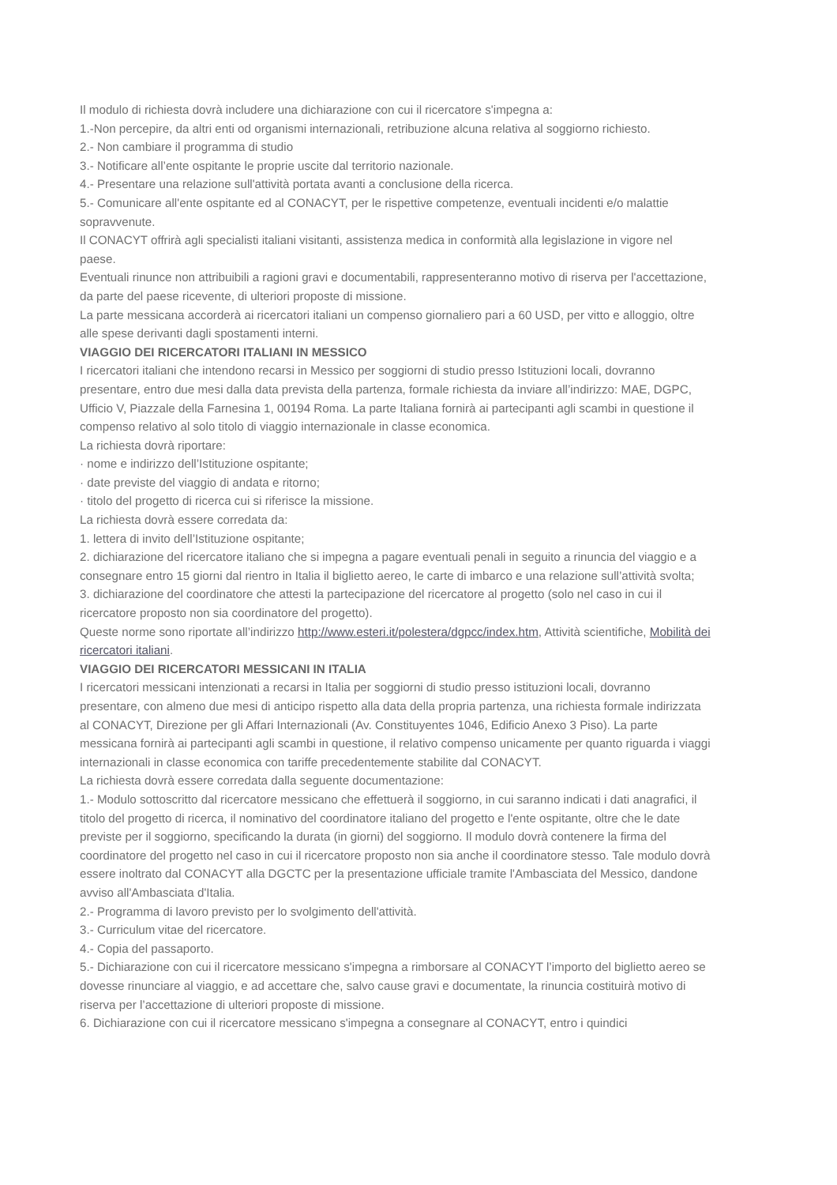Il modulo di richiesta dovrà includere una dichiarazione con cui il ricercatore s'impegna a:
1.-Non percepire, da altri enti od organismi internazionali, retribuzione alcuna relativa al soggiorno richiesto.
2.- Non cambiare il programma di studio
3.- Notificare all’ente ospitante le proprie uscite dal territorio nazionale.
4.- Presentare una relazione sull'attività portata avanti a conclusione della ricerca.
5.- Comunicare all'ente ospitante ed al CONACYT, per le rispettive competenze, eventuali incidenti e/o malattie sopravvenute.
Il CONACYT offrirà agli specialisti italiani visitanti, assistenza medica in conformità alla legislazione in vigore nel paese.
Eventuali rinunce non attribuibili a ragioni gravi e documentabili, rappresenteranno motivo di riserva per l'accettazione, da parte del paese ricevente, di ulteriori proposte di missione.
La parte messicana accorderà ai ricercatori italiani un compenso giornaliero pari a 60 USD, per vitto e alloggio, oltre alle spese derivanti dagli spostamenti interni.
VIAGGIO DEI RICERCATORI ITALIANI IN MESSICO
I ricercatori italiani che intendono recarsi in Messico per soggiorni di studio presso Istituzioni locali, dovranno presentare, entro due mesi dalla data prevista della partenza, formale richiesta da inviare all’indirizzo: MAE, DGPC, Ufficio V, Piazzale della Farnesina 1, 00194 Roma. La parte Italiana fornirà ai partecipanti agli scambi in questione il compenso relativo al solo titolo di viaggio internazionale in classe economica.
La richiesta dovrà riportare:
· nome e indirizzo dell’Istituzione ospitante;
· date previste del viaggio di andata e ritorno;
· titolo del progetto di ricerca cui si riferisce la missione.
La richiesta dovrà essere corredata da:
1. lettera di invito dell’Istituzione ospitante;
2. dichiarazione del ricercatore italiano che si impegna a pagare eventuali penali in seguito a rinuncia del viaggio e a consegnare entro 15 giorni dal rientro in Italia il biglietto aereo, le carte di imbarco e una relazione sull’attività svolta;
3. dichiarazione del coordinatore che attesti la partecipazione del ricercatore al progetto (solo nel caso in cui il ricercatore proposto non sia coordinatore del progetto).
Queste norme sono riportate all’indirizzo http://www.esteri.it/polestera/dgpcc/index.htm, Attività scientifiche, Mobilità dei ricercatori italiani.
VIAGGIO DEI RICERCATORI MESSICANI IN ITALIA
I ricercatori messicani intenzionati a recarsi in Italia per soggiorni di studio presso istituzioni locali, dovranno presentare, con almeno due mesi di anticipo rispetto alla data della propria partenza, una richiesta formale indirizzata al CONACYT, Direzione per gli Affari Internazionali (Av. Constituyentes 1046, Edificio Anexo 3 Piso). La parte messicana fornirà ai partecipanti agli scambi in questione, il relativo compenso unicamente per quanto riguarda i viaggi internazionali in classe economica con tariffe precedentemente stabilite dal CONACYT.
La richiesta dovrà essere corredata dalla seguente documentazione:
1.- Modulo sottoscritto dal ricercatore messicano che effettuerà il soggiorno, in cui saranno indicati i dati anagrafici, il titolo del progetto di ricerca, il nominativo del coordinatore italiano del progetto e l'ente ospitante, oltre che le date previste per il soggiorno, specificando la durata (in giorni) del soggiorno. Il modulo dovrà contenere la firma del coordinatore del progetto nel caso in cui il ricercatore proposto non sia anche il coordinatore stesso. Tale modulo dovrà essere inoltrato dal CONACYT alla DGCTC per la presentazione ufficiale tramite l'Ambasciata del Messico, dandone avviso all'Ambasciata d'Italia.
2.- Programma di lavoro previsto per lo svolgimento dell'attività.
3.- Curriculum vitae del ricercatore.
4.- Copia del passaporto.
5.- Dichiarazione con cui il ricercatore messicano s'impegna a rimborsare al CONACYT l’importo del biglietto aereo se dovesse rinunciare al viaggio, e ad accettare che, salvo cause gravi e documentate, la rinuncia costituirà motivo di riserva per l’accettazione di ulteriori proposte di missione.
6. Dichiarazione con cui il ricercatore messicano s'impegna a consegnare al CONACYT, entro i quindici